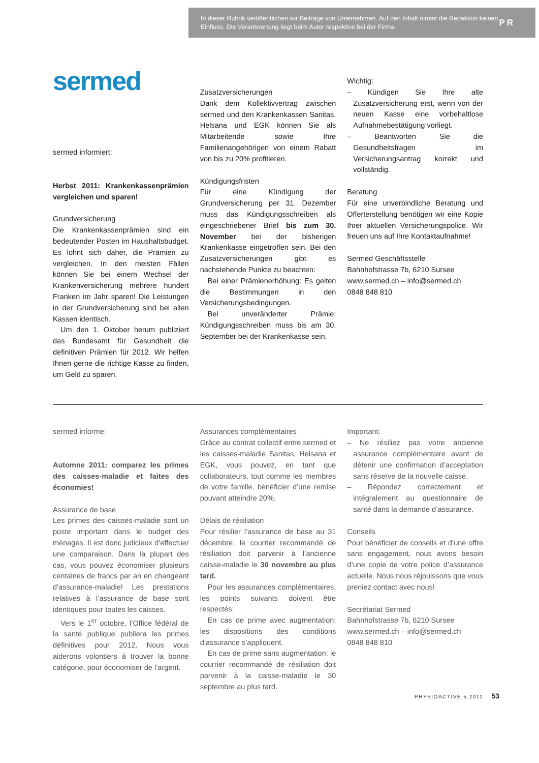In dieser Rubrik veröffentlichen wir Beiträge von Unternehmen. Auf den Inhalt nimmt die Redaktion keinen Einfluss. Die Verantwortung liegt beim Autor respektive bei der Firma.
PR
sermed
sermed informiert:
Herbst 2011: Krankenkassenprämien vergleichen und sparen!
Grundversicherung
Die Krankenkassenprämien sind ein bedeutender Posten im Haushaltsbudget. Es lohnt sich daher, die Prämien zu vergleichen. In den meisten Fällen können Sie bei einem Wechsel der Krankenversicherung mehrere hundert Franken im Jahr sparen! Die Leistungen in der Grundversicherung sind bei allen Kassen identisch.
Um den 1. Oktober herum publiziert das Bundesamt für Gesundheit die definitiven Prämien für 2012. Wir helfen Ihnen gerne die richtige Kasse zu finden, um Geld zu sparen.
Zusatzversicherungen
Dank dem Kollektivvertrag zwischen sermed und den Krankenkassen Sanitas, Helsana und EGK können Sie als Mitarbeitende sowie Ihre Familienangehörigen von einem Rabatt von bis zu 20% profitieren.
Kündigungsfristen
Für eine Kündigung der Grundversicherung per 31. Dezember muss das Kündigungsschreiben als eingeschriebener Brief bis zum 30. November bei der bisherigen Krankenkasse eingetroffen sein. Bei den Zusatzversicherungen gibt es nachstehende Punkte zu beachten:
Bei einer Prämienerhöhung: Es gelten die Bestimmungen in den Versicherungsbedingungen.
Bei unveränderter Prämie: Kündigungsschreiben muss bis am 30. September bei der Krankenkasse sein.
Wichtig:
– Kündigen Sie Ihre alte Zusatzversicherung erst, wenn von der neuen Kasse eine vorbehaltlose Aufnahmebestätigung vorliegt.
– Beantworten Sie die Gesundheitsfragen im Versicherungsantrag korrekt und vollständig.
Beratung
Für eine unverbindliche Beratung und Offerterstellung benötigen wir eine Kopie Ihrer aktuellen Versicherungspolice. Wir freuen uns auf Ihre Kontaktaufnahme!
Sermed Geschäftsstelle
Bahnhofstrasse 7b, 6210 Sursee
www.sermed.ch – info@sermed.ch
0848 848 810
sermed informe:
Automne 2011: comparez les primes des caisses-maladie et faites des économies!
Assurance de base
Les primes des caisses-maladie sont un poste important dans le budget des ménages. Il est donc judicieux d’effectuer une comparaison. Dans la plupart des cas, vous pouvez économiser plusieurs centaines de francs par an en changeant d’assurance-maladie! Les prestations relatives à l’assurance de base sont identiques pour toutes les caisses.
Vers le 1<sup>er</sup> octobre, l’Office fédéral de la santé publique publiera les primes définitives pour 2012. Nous vous aiderons volontiers à trouver la bonne catégorie, pour économiser de l’argent.
Assurances complémentaires
Grâce au contrat collectif entre sermed et les caisses-maladie Sanitas, Helsana et EGK, vous pouvez, en tant que collaborateurs, tout comme les membres de votre famille, bénéficier d’une remise pouvant atteindre 20%.
Délais de résiliation
Pour résilier l’assurance de base au 31 décembre, le courrier recommandé de résiliation doit parvenir à l’ancienne caisse-maladie le 30 novembre au plus tard.
Pour les assurances complémentaires, les points suivants doivent être respectés:
En cas de prime avec augmentation: les dispositions des conditions d’assurance s’appliquent.
En cas de prime sans augmentation: le courrier recommandé de résiliation doit parvenir à la caisse-maladie le 30 septembre au plus tard.
Important:
– Ne résiliez pas votre ancienne assurance complémentaire avant de détenir une confirmation d’acceptation sans réserve de la nouvelle caisse.
– Répondez correctement et intégralement au questionnaire de santé dans la demande d’assurance.
Conseils
Pour bénéficier de conseils et d’une offre sans engagement, nous avons besoin d’une copie de votre police d’assurance actuelle. Nous nous réjouissons que vous preniez contact avec nous!
Secrétariat Sermed
Bahnhofstrasse 7b, 6210 Sursee
www.sermed.ch – info@sermed.ch
0848 848 810
PHYSIOACTIVE 5.2011 53